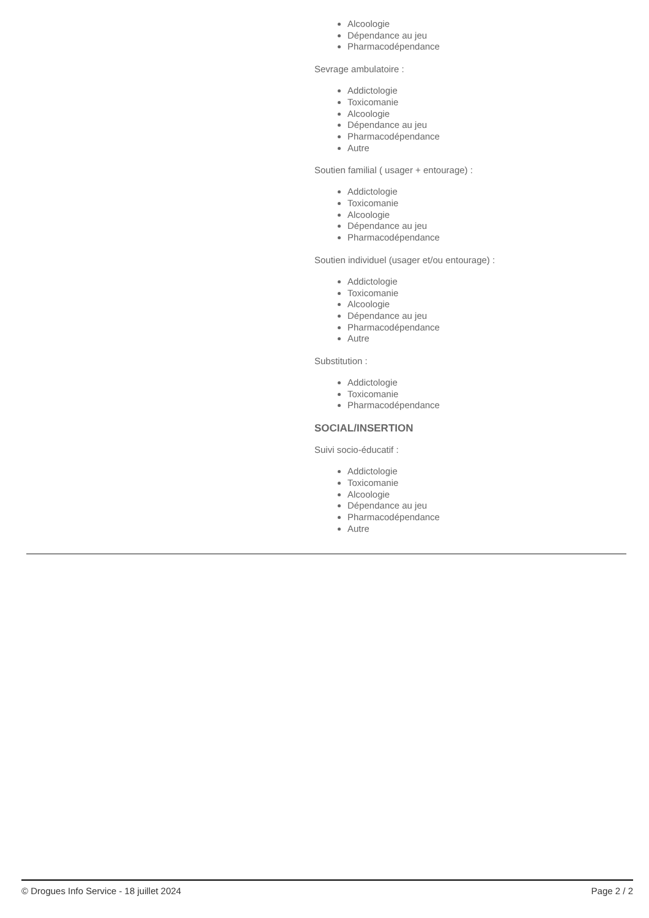Alcoologie
Dépendance au jeu
Pharmacodépendance
Sevrage ambulatoire :
Addictologie
Toxicomanie
Alcoologie
Dépendance au jeu
Pharmacodépendance
Autre
Soutien familial ( usager + entourage) :
Addictologie
Toxicomanie
Alcoologie
Dépendance au jeu
Pharmacodépendance
Soutien individuel (usager et/ou entourage) :
Addictologie
Toxicomanie
Alcoologie
Dépendance au jeu
Pharmacodépendance
Autre
Substitution :
Addictologie
Toxicomanie
Pharmacodépendance
SOCIAL/INSERTION
Suivi socio-éducatif :
Addictologie
Toxicomanie
Alcoologie
Dépendance au jeu
Pharmacodépendance
Autre
© Drogues Info Service - 18 juillet 2024 Page 2 / 2